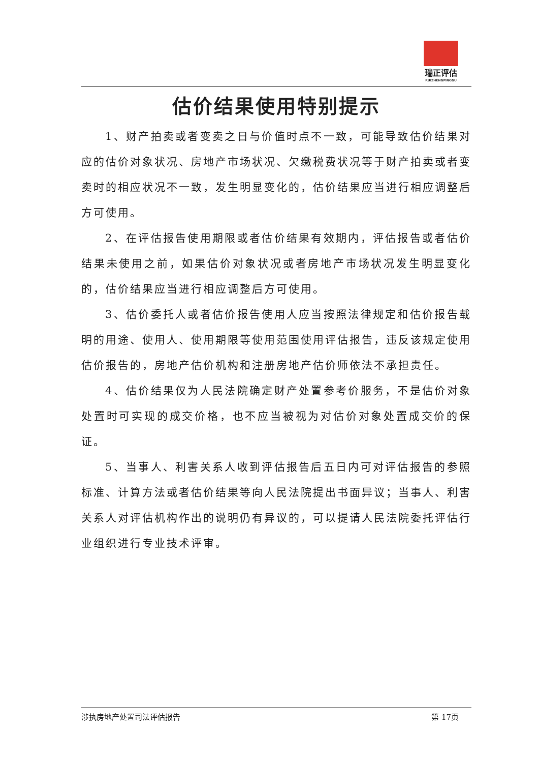瑞正评估
RUIZHENGPINGGU
估价结果使用特别提示
1、财产拍卖或者变卖之日与价值时点不一致，可能导致估价结果对应的估价对象状况、房地产市场状况、欠缴税费状况等于财产拍卖或者变卖时的相应状况不一致，发生明显变化的，估价结果应当进行相应调整后方可使用。
2、在评估报告使用期限或者估价结果有效期内，评估报告或者估价结果未使用之前，如果估价对象状况或者房地产市场状况发生明显变化的，估价结果应当进行相应调整后方可使用。
3、估价委托人或者估价报告使用人应当按照法律规定和估价报告载明的用途、使用人、使用期限等使用范围使用评估报告，违反该规定使用估价报告的，房地产估价机构和注册房地产估价师依法不承担责任。
4、估价结果仅为人民法院确定财产处置参考价服务，不是估价对象处置时可实现的成交价格，也不应当被视为对估价对象处置成交价的保证。
5、当事人、利害关系人收到评估报告后五日内可对评估报告的参照标准、计算方法或者估价结果等向人民法院提出书面异议；当事人、利害关系人对评估机构作出的说明仍有异议的，可以提请人民法院委托评估行业组织进行专业技术评审。
涉执房地产处置司法评估报告 第 17页